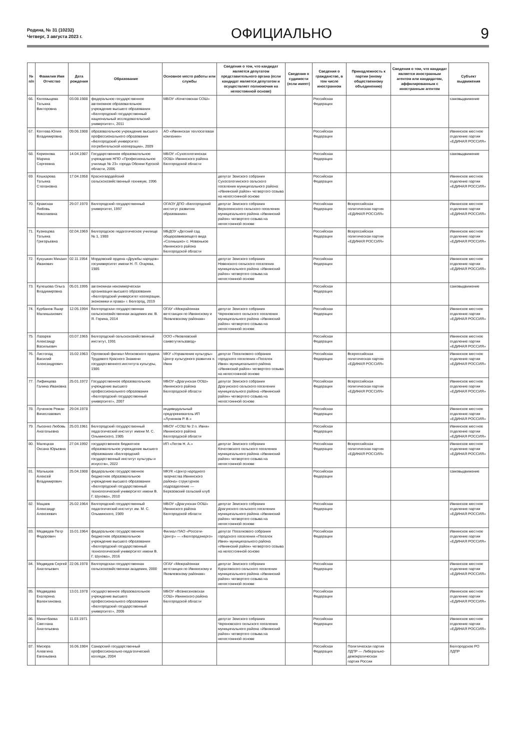Родина, № 31 (10232)
Четверг, 3 августа 2023 г.
ОФИЦИАЛЬНО 9
| № п/п | Фамилия Имя Отчество | Дата рождения | Образование | Основное место работы или службы | Сведения о том, что кандидат является депутатом представительного органа (если кандидат является депутатом и осуществляет полномочия на непостоянной основе) | Сведения о судимости (если имеет) | Сведения о гражданстве, в том числе иностранном | Принадлежность к партии (иному общественному объединению) | Сведения о том, что кандидат является иностранным агентом или кандидатом, аффилированным с иностранным агентом | Субъект выдвижения |
| --- | --- | --- | --- | --- | --- | --- | --- | --- | --- | --- |
| 66. | Коломыцева Татьяна Викторовна | 03.08.1988 | федеральное государственное автономное образовательное учреждение высшего образования «Белгородский государственный национальный исследовательский университет», 2011 | МБОУ «Кочетовская СОШ» | | | Российская Федерация | | | самовыдвижение |
| 67. | Коптева Юлия Владимировна | 09.06.1988 | образовательное учреждение высшего профессионального образования «Белгородский университет потребительской кооперации», 2009 | АО «Ивнянская теплосетевая компания» | | | Российская Федерация | | | Ивнянское местное отделение партии «ЕДИНАЯ РОССИЯ» |
| 68. | Корионова Марина Сергеевна | 14.04.1987 | Государственное образовательное учреждение НПО «Професиональное училище № 23» города Обояни Курской области, 2006 | МБОУ «Сухосолотинская ООШ» Ивнянского района Белгородской области | | | Российская Федерация | | | самовыдвижение |
| 69. | Кошкарева Татьяна Степановна | 17.04.1958 | Красногвардейский сельскохозяйственный техникум, 1996 | | депутат Земского собрания Сухосолотинского сельского поселения муниципального района «Ивнянский район» четвертого созыва на непостоянной основе | | Российская Федерация | | | Ивнянское местное отделение партии «ЕДИНАЯ РОССИЯ» |
| 70. | Крамская Любовь Николаевна | 29.07.1970 | Белгородский государственный университет, 1997 | ОГАОУ ДПО «Белгородский институт развития образования» | депутат Земского собрания Верхопенского сельского поселения муниципального района «Ивнянский район» четвертого созыва на непостоянной основе | | Российская Федерация | Всероссийская политическая партия «ЕДИНАЯ РОССИЯ» | | Ивнянское местное отделение партии «ЕДИНАЯ РОССИЯ» |
| 71. | Кузнецова Татьяна Григорьевна | 02.04.1969 | Белгородское педагогическое училище № 1, 1988 | МБДОУ «Детский сад общеразвивающего вида «Солнышко» с. Новенькое Ивнянского района Белгородской области | | | Российская Федерация | Всероссийская политическая партия «ЕДИНАЯ РОССИЯ» | | Ивнянское местное отделение партии «ЕДИНАЯ РОССИЯ» |
| 72. | Кукушкин Михаил Иванович | 02.11.1954 | Мордовский ордена «Дружбы народов» госуниверситет имени Н. П. Огарева, 1985 | | депутат Земского собрания Новенского сельского поселения муниципального района «Ивнянский район» четвертого созыва на непостоянной основе | | Российская Федерация | | | Ивнянское местное отделение партии «ЕДИНАЯ РОССИЯ» |
| 73. | Кулешова Ольга Владимировна | 05.01.1995 | автономная некоммерческая организация высшего образования «Белгородский университет кооперации, экономики и права» г. Белгород, 2019 | | | | Российская Федерация | | | самовыдвижение |
| 74. | Курбанов Яшар Маликшахович | 12.05.1994 | Белгородская государственная сельскохозяйственная академия им. В. Я. Горина, 2014 | ОГАУ «Межрайонная ветстанция по Ивнянскому и Яковлевскому районам» | депутат Земского собрания Череновского сельского поселения муниципального района «Ивнянский район» четвертого созыва на непостоянной основе | | Российская Федерация | | | Ивнянское местное отделение партии «ЕДИНАЯ РОССИЯ» |
| 75. | Лазарев Александр Васильевич | 03.07.1965 | Белгородский сельскохозяйственный институт, 1991 | ООО «Яковлевский санветутильзавод» | | | Российская Федерация | | | Ивнянское местное отделение партии «ЕДИНАЯ РОССИЯ» |
| 76. | Листопад Василий Александрович | 15.02.1963 | Орловский филиал Московского ордена Трудового Красного Знамени государственного института культуры, 1986 | МКУ «Управление культуры» Центр культурного развития п. Ивня | депутат Поселкового собрания городского поселения «Поселок Ивня» муниципального района «Ивнянский район» четвертого созыва на непостоянной основе | | Российская Федерация | Всероссийская политическая партия «ЕДИНАЯ РОССИЯ» | | Ивнянское местное отделение партии «ЕДИНАЯ РОССИЯ» |
| 77. | Лифинцева Галина Ивановна | 25.01.1972 | Государственное образовательное учреждение высшего профессионального образования «Белгородский государственный университет», 2007 | МБОУ «Драгунская ООШ» Ивнянского района Белгородской области | депутат Земского собрания Драгунского сельского поселения муниципального района «Ивнянский район» четвертого созыва на непостоянной основе | | Российская Федерация | Всероссийская политическая партия «ЕДИНАЯ РОССИЯ» | | Ивнянское местное отделение партии «ЕДИНАЯ РОССИЯ» |
| 78. | Лученков Роман Вячеславович | 29.04.1978 | | индивидуальный предприниматель ИП «Лученков Р. В.» | | | Российская Федерация | | | Ивнянское местное отделение партии «ЕДИНАЯ РОССИЯ» |
| 79. | Лысенко Любовь Анатольевна | 25.03.1961 | Белгородский государственный педагогический институт имени М. С. Ольминского, 1985 | МБОУ «СОШ № 2 п. Ивня» Ивнянского района Белгородской области | | | Российская Федерация | | | Ивнянское местное отделение партии «ЕДИНАЯ РОССИЯ» |
| 80. | Малецкая Оксана Юрьевна | 27.04.1992 | государственное бюджетное образовательное учреждение высшего образования «Белгородский государственный институт культуры и искусств», 2022 | ИП «Летов Н. А.» | депутат Земского собрания Кочетовского сельского поселения муниципального района «Ивнянский район» четвертого созыва на непостоянной основе | | Российская Федерация | Всероссийская политическая партия «ЕДИНАЯ РОССИЯ» | | Ивнянское местное отделение партии «ЕДИНАЯ РОССИЯ» |
| 81. | Малышев Алексей Владимирович | 25.04.1988 | федеральное государственное бюджетное образовательное учреждение высшего образования «Белгородский государственный технологический университет имени В. Г. Шухова», 2010 | МКУК «Центр народного творчества Ивнянского района» структурное подразделение — Березовский сельский клуб | | | Российская Федерация | | | самовыдвижение |
| 82. | Мацаев Александр Алексеевич | 25.02.1964 | Белгородский государственный педагогический институт им. М. С. Ольминского, 1989 | МБОУ «Драгунская ООШ» Ивнянского района Белгородской области | депутат Земского собрания Драгунского сельского поселения муниципального района «Ивнянский район» четвертого созыва на непостоянной основе | | Российская Федерация | | | Ивнянское местное отделение партии «ЕДИНАЯ РОССИЯ» |
| 83. | Медведев Петр Федорович | 15.01.1964 | федеральное государственное бюджетное образовательное учреждение высшего образования «Белгородский государственный технологический университет имени В. Г. Шухова», 2016 | Филиал ПАО «Россети-Центр» — «Белгородэнерго» | депутат Поселкового собрания городского поселения «Поселок Ивня» муниципального района «Ивнянский район» четвертого созыва на непостоянной основе | | Российская Федерация | | | Ивнянское местное отделение партии «ЕДИНАЯ РОССИЯ» |
| 84. | Медведев Сергей Анатольевич | 22.06.1978 | Белгородская государственная сельскохозяйственная академия, 2000 | ОГАУ «Межрайонная ветстанция по Ивнянскому и Яковлевскому районам» | депутат Земского собрания Курасовского сельского поселения муниципального района «Ивнянский район» четвертого созыва на непостоянной основе | | Российская Федерация | | | Ивнянское местное отделение партии «ЕДИНАЯ РОССИЯ» |
| 85. | Медведева Екатерина Валентиновна | 13.01.1978 | государственное образовательное учреждение высшего профессионального образования «Белгородский государственный университет», 2006 | МБОУ «Вознесеновская СОШ» Ивнянского района Белгородской области | | | Российская Федерация | | | Ивнянское местное отделение партии «ЕДИНАЯ РОССИЯ» |
| 86. | Минитбаева Светлана Анатольевна | 11.03.1971 | | | депутат Земского собрания Череновского сельского поселения муниципального района «Ивнянский район» четвертого созыва на непостоянной основе | | Российская Федерация | | | Ивнянское местное отделение партии «ЕДИНАЯ РОССИЯ» |
| 87. | Мисюра Алевтина Евгеньевна | 16.06.1984 | Самарский государственный профессионально-педагогический колледж, 2004 | | | | Российская Федерация | Политическая партия ЛДПР — Либерально-демократическая партия России | | Белгородское РО ЛДПР |